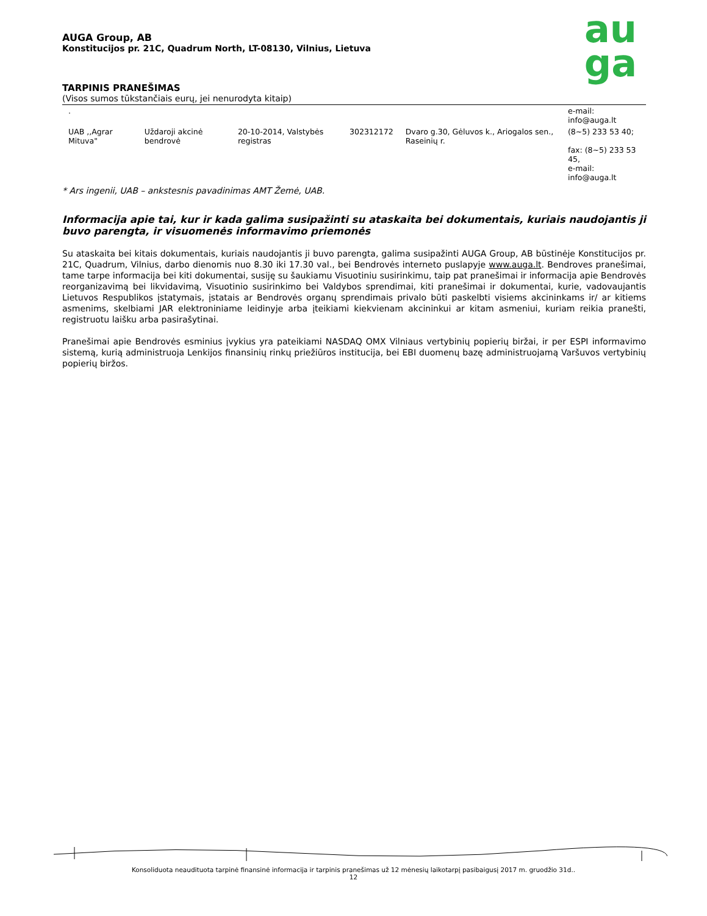au
ga
AUGA Group, AB
Konstitucijos pr. 21C, Quadrum North, LT-08130, Vilnius, Lietuva
TARPINIS PRANEŠIMAS
(Visos sumos tūkstančiais eurų, jei nenurodyta kitaip)
| . | | | | | e-mail: info@auga.lt |
| UAB ,,Agrar Mituva" | Uždaroji akcinė bendrovė | 20-10-2014, Valstybės registras | 302312172 | Dvaro g.30, Gėluvos k., Ariogalos sen., Raseinių r. | (8~5) 233 53 40; fax: (8~5) 233 53 45, e-mail: info@auga.lt |
* Ars ingenii, UAB – ankstesnis pavadinimas AMT Žemė, UAB.
Informacija apie tai, kur ir kada galima susipažinti su ataskaita bei dokumentais, kuriais naudojantis ji buvo parengta, ir visuomenės informavimo priemonės
Su ataskaita bei kitais dokumentais, kuriais naudojantis ji buvo parengta, galima susipažinti AUGA Group, AB būstinėje Konstitucijos pr. 21C, Quadrum, Vilnius, darbo dienomis nuo 8.30 iki 17.30 val., bei Bendrovės interneto puslapyje www.auga.lt. Bendroves pranešimai, tame tarpe informacija bei kiti dokumentai, susiję su šaukiamu Visuotiniu susirinkimu, taip pat pranešimai ir informacija apie Bendrovės reorganizavimą bei likvidavimą, Visuotinio susirinkimo bei Valdybos sprendimai, kiti pranešimai ir dokumentai, kurie, vadovaujantis Lietuvos Respublikos įstatymais, įstatais ar Bendrovės organų sprendimais privalo būti paskelbti visiems akcininkams ir/ ar kitiems asmenims, skelbiami JAR elektroniniame leidinyje arba įteikiami kiekvienam akcininkui ar kitam asmeniui, kuriam reikia pranešti, registruotu laišku arba pasirašytinai.
Pranešimai apie Bendrovės esminius įvykius yra pateikiami NASDAQ OMX Vilniaus vertybinių popierių biržai, ir per ESPI informavimo sistemą, kurią administruoja Lenkijos finansinių rinkų priežiūros institucija, bei EBI duomenų bazę administruojamą Varšuvos vertybinių popierių biržos.
Konsoliduota neaudituota tarpinė finansinė informacija ir tarpinis pranešimas už 12 mėnesių laikotarpį pasibaigusį 2017 m. gruodžio 31d..
12